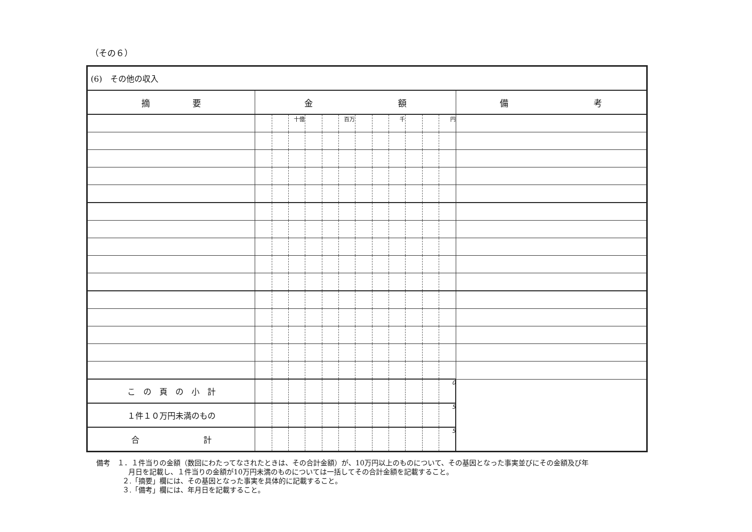（その６）
| (6) その他の収入 | | | | | | | | | | | | | |
| 摘 要 | 金 額 | | | | | | | | | | | | 備 考 |
| | | | 十億 | | | 百万 | | | 千 | | | 円 | |
| こ の 頁 の 小 計 | | | | | | | | | | | | 0 | |
| １件１０万円未満のもの | | | | | | | | | | | | 5 | |
| 合 計 | | | | | | | | | | | | 5 | |
備考　１．１件当りの金額（数回にわたってなされたときは、その合計金額）が、10万円以上のものについて、その基因となった事実並びにその金額及び年
月日を記載し、１件当りの金額が10万円未満のものについては一括してその合計金額を記載すること。
２.「摘要」欄には、その基因となった事実を具体的に記載すること。
３.「備考」欄には、年月日を記載すること。